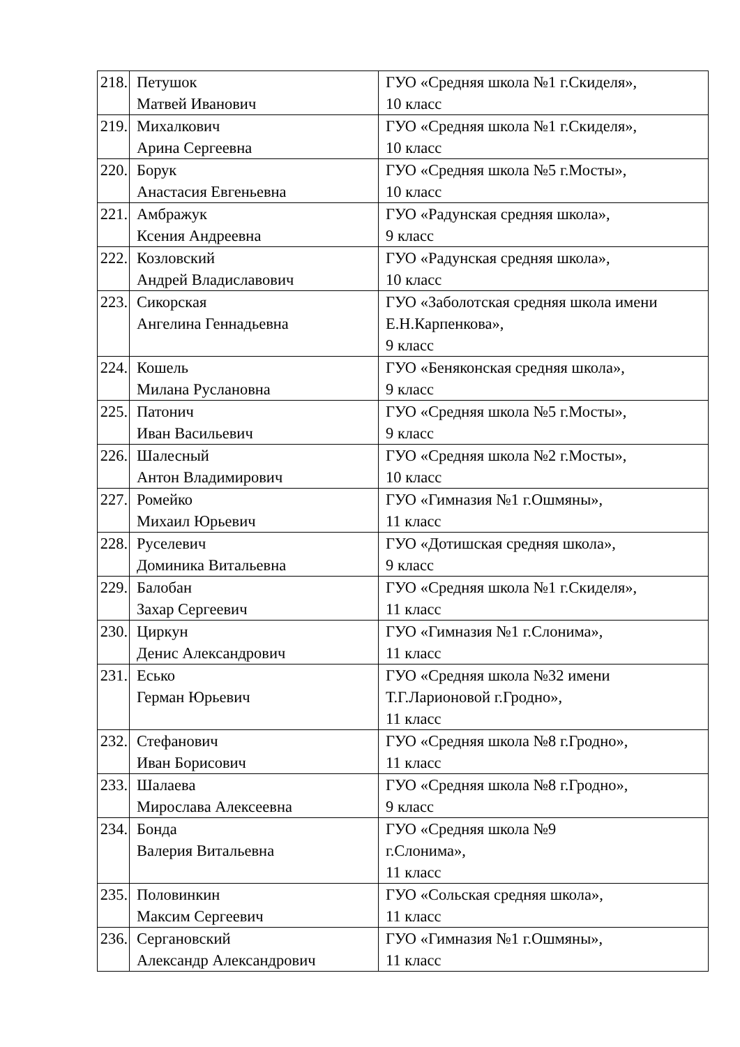| 218. | Петушок Матвей Иванович | ГУО «Средняя школа №1 г.Скиделя», 10 класс |
| 219. | Михалкович Арина Сергеевна | ГУО «Средняя школа №1 г.Скиделя», 10 класс |
| 220. | Борук Анастасия Евгеньевна | ГУО «Средняя школа №5 г.Мосты», 10 класс |
| 221. | Амбражук Ксения Андреевна | ГУО «Радунская средняя школа», 9 класс |
| 222. | Козловский Андрей Владиславович | ГУО «Радунская средняя школа», 10 класс |
| 223. | Сикорская Ангелина Геннадьевна | ГУО «Заболотская средняя школа имени Е.Н.Карпенкова», 9 класс |
| 224. | Кошель Милана Руслановна | ГУО «Беняконская средняя школа», 9 класс |
| 225. | Патонич Иван Васильевич | ГУО «Средняя школа №5 г.Мосты», 9 класс |
| 226. | Шалесный Антон Владимирович | ГУО «Средняя школа №2 г.Мосты», 10 класс |
| 227. | Ромейко Михаил Юрьевич | ГУО «Гимназия №1 г.Ошмяны», 11 класс |
| 228. | Руселевич Доминика Витальевна | ГУО «Дотишская средняя школа», 9 класс |
| 229. | Балобан Захар Сергеевич | ГУО «Средняя школа №1 г.Скиделя», 11 класс |
| 230. | Циркун Денис Александрович | ГУО «Гимназия №1 г.Слонима», 11 класс |
| 231. | Есько Герман Юрьевич | ГУО «Средняя школа №32 имени Т.Г.Ларионовой г.Гродно», 11 класс |
| 232. | Стефанович Иван Борисович | ГУО «Средняя школа №8 г.Гродно», 11 класс |
| 233. | Шалаева Мирослава Алексеевна | ГУО «Средняя школа №8 г.Гродно», 9 класс |
| 234. | Бонда Валерия Витальевна | ГУО «Средняя школа №9 г.Слонима», 11 класс |
| 235. | Половинкин Максим Сергеевич | ГУО «Сольская средняя школа», 11 класс |
| 236. | Сергановский Александр Александрович | ГУО «Гимназия №1 г.Ошмяны», 11 класс |